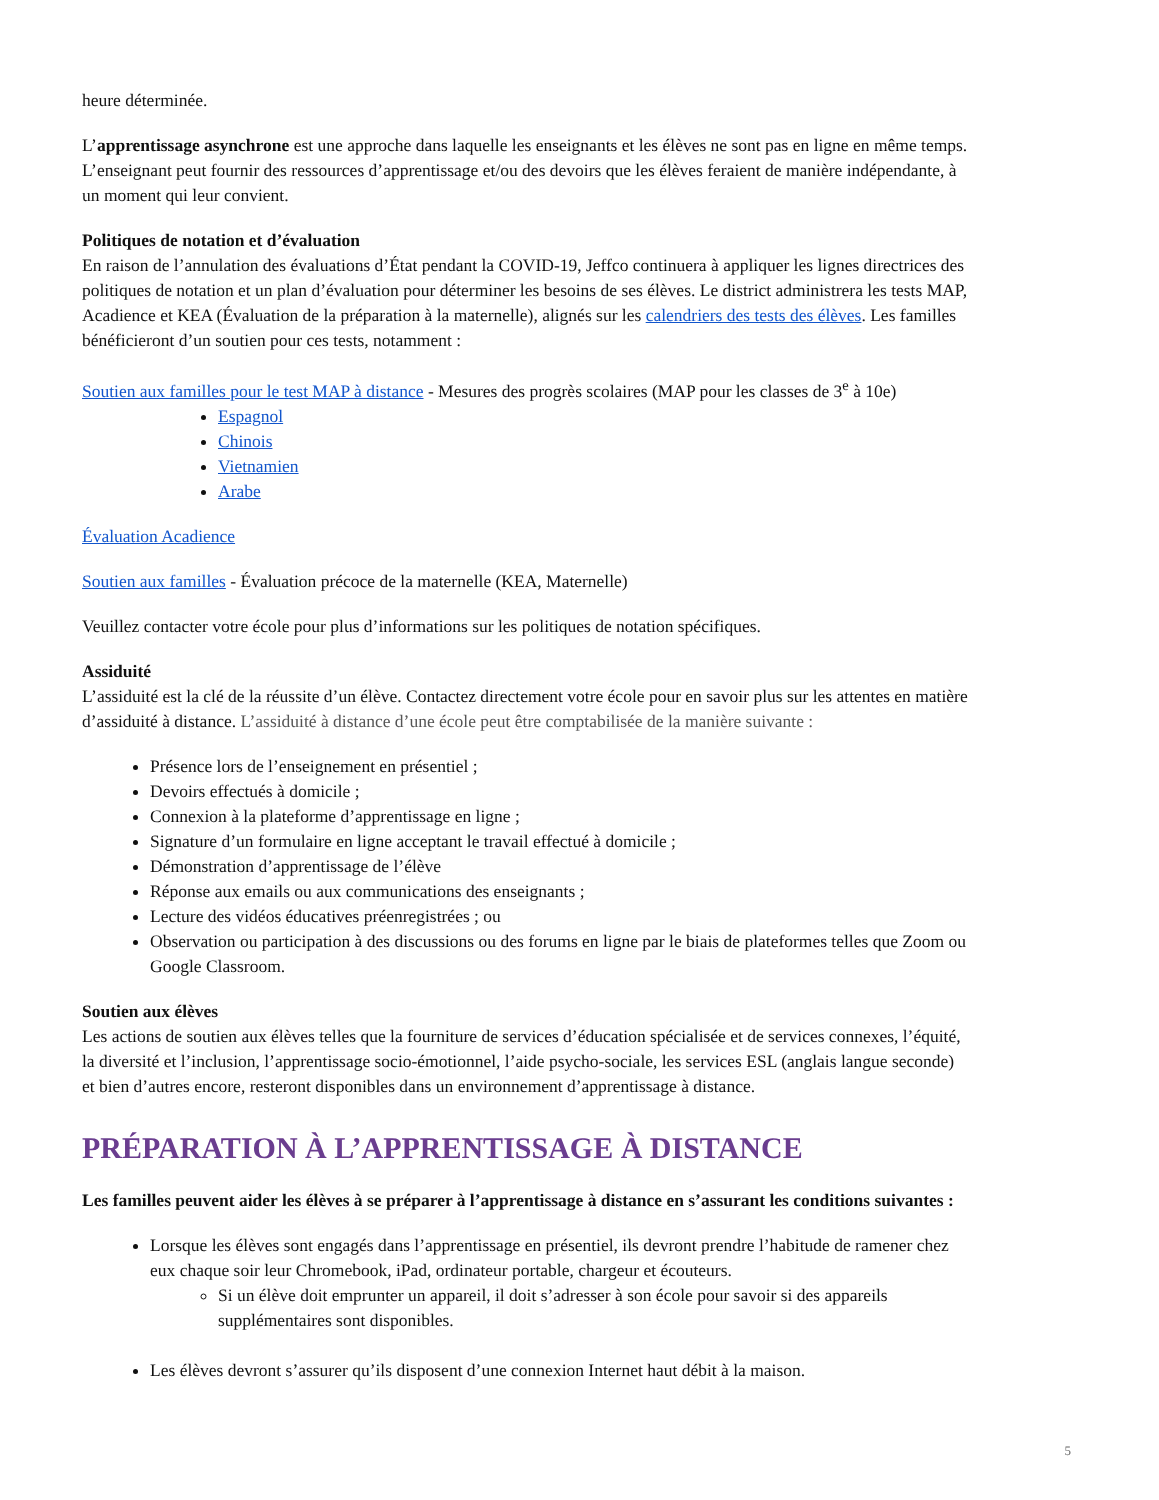heure déterminée.
L’apprentissage asynchrone est une approche dans laquelle les enseignants et les élèves ne sont pas en ligne en même temps. L’enseignant peut fournir des ressources d’apprentissage et/ou des devoirs que les élèves feraient de manière indépendante, à un moment qui leur convient.
Politiques de notation et d’évaluation
En raison de l’annulation des évaluations d’État pendant la COVID-19, Jeffco continuera à appliquer les lignes directrices des politiques de notation et un plan d’évaluation pour déterminer les besoins de ses élèves. Le district administrera les tests MAP, Acadience et KEA (Évaluation de la préparation à la maternelle), alignés sur les calendriers des tests des élèves. Les familles bénéficieront d’un soutien pour ces tests, notamment :
Soutien aux familles pour le test MAP à distance - Mesures des progrès scolaires (MAP pour les classes de 3<sup>e</sup> à 10e)
Espagnol
Chinois
Vietnamien
Arabe
Évaluation Acadience
Soutien aux familles - Évaluation précoce de la maternelle (KEA, Maternelle)
Veuillez contacter votre école pour plus d’informations sur les politiques de notation spécifiques.
Assiduité
L’assiduité est la clé de la réussite d’un élève. Contactez directement votre école pour en savoir plus sur les attentes en matière d’assiduité à distance. L’assiduité à distance d’une école peut être comptabilisée de la manière suivante :
Présence lors de l’enseignement en présentiel ;
Devoirs effectués à domicile ;
Connexion à la plateforme d’apprentissage en ligne ;
Signature d’un formulaire en ligne acceptant le travail effectué à domicile ;
Démonstration d’apprentissage de l’élève
Réponse aux emails ou aux communications des enseignants ;
Lecture des vidéos éducatives préenregistrées ; ou
Observation ou participation à des discussions ou des forums en ligne par le biais de plateformes telles que Zoom ou Google Classroom.
Soutien aux élèves
Les actions de soutien aux élèves telles que la fourniture de services d’éducation spécialisée et de services connexes, l’équité, la diversité et l’inclusion, l’apprentissage socio-émotionnel, l’aide psycho-sociale, les services ESL (anglais langue seconde) et bien d’autres encore, resteront disponibles dans un environnement d’apprentissage à distance.
PRÉPARATION À L’APPRENTISSAGE À DISTANCE
Les familles peuvent aider les élèves à se préparer à l’apprentissage à distance en s’assurant les conditions suivantes :
Lorsque les élèves sont engagés dans l’apprentissage en présentiel, ils devront prendre l’habitude de ramener chez eux chaque soir leur Chromebook, iPad, ordinateur portable, chargeur et écouteurs.
Si un élève doit emprunter un appareil, il doit s’adresser à son école pour savoir si des appareils supplémentaires sont disponibles.
Les élèves devront s’assurer qu’ils disposent d’une connexion Internet haut débit à la maison.
5